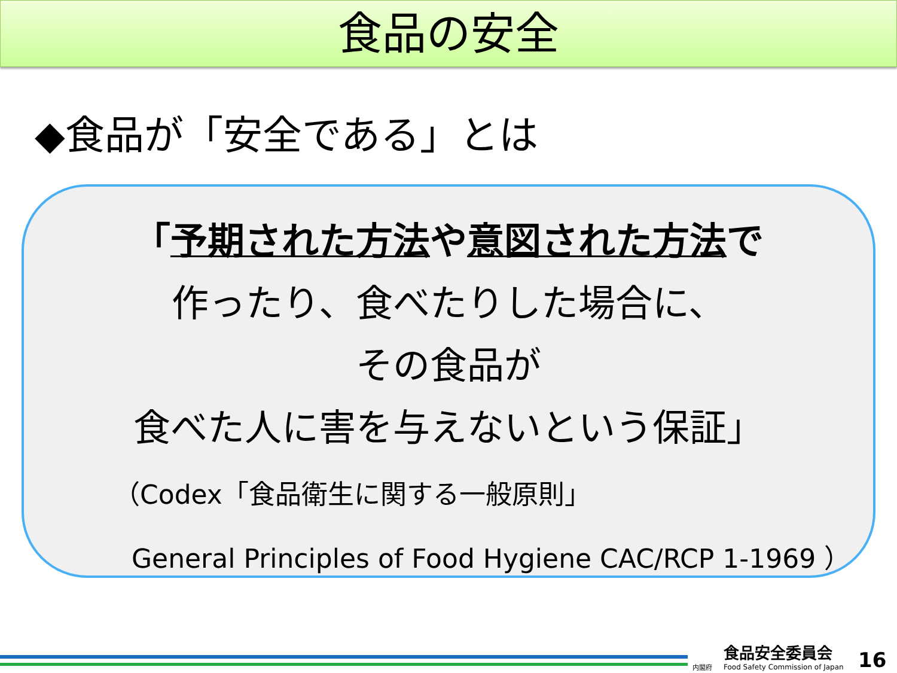食品の安全
◆食品が「安全である」とは
「予期された方法や意図された方法で
作ったり、食べたりした場合に、
その食品が
食べた人に害を与えないという保証」
（Codex「食品衛生に関する一般原則」
General Principles of Food Hygiene CAC/RCP 1-1969 ）
食品安全委員会
Food Safety Commission of Japan
内閣府 16